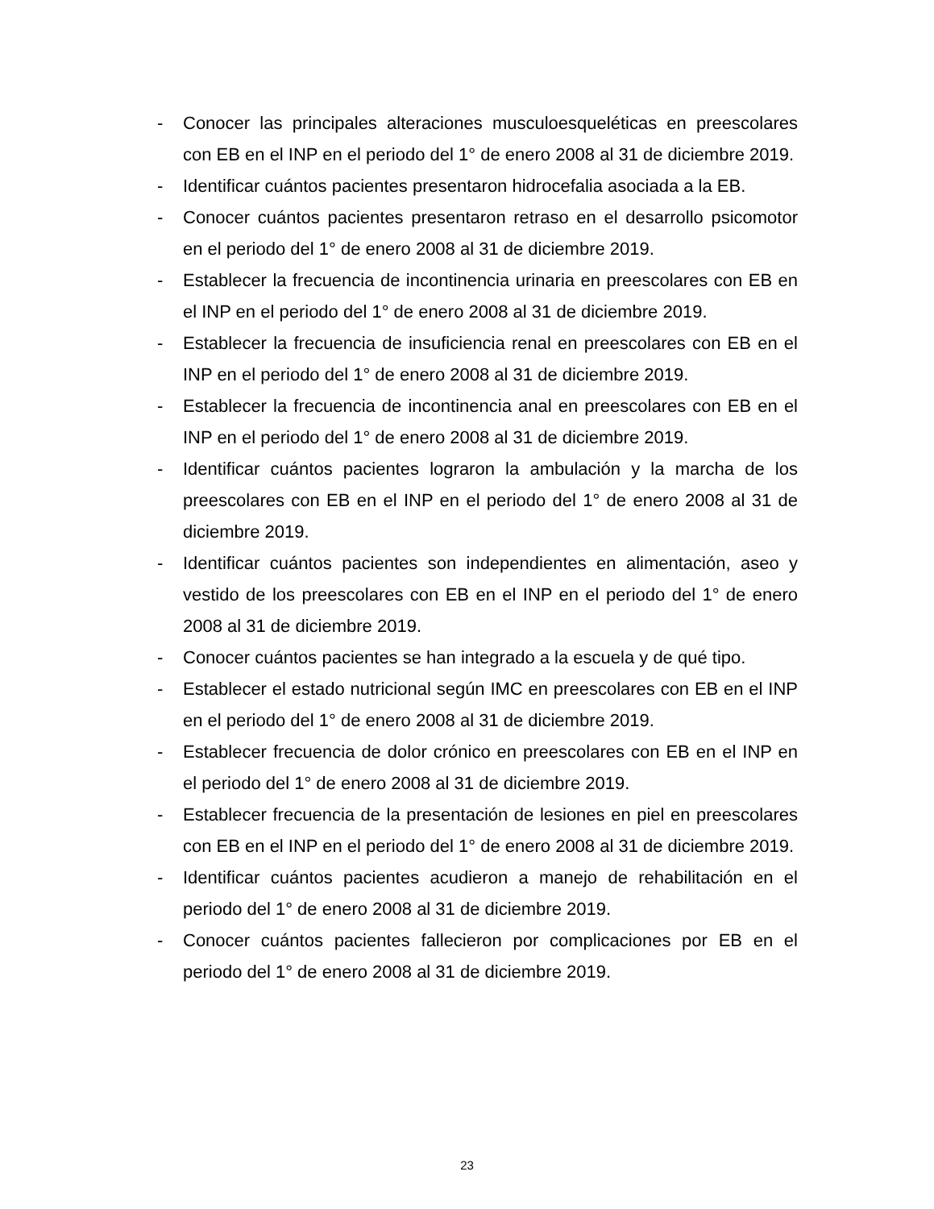- Conocer las principales alteraciones musculoesqueléticas en preescolares con EB en el INP en el periodo del 1° de enero 2008 al 31 de diciembre 2019.
- Identificar cuántos pacientes presentaron hidrocefalia asociada a la EB.
- Conocer cuántos pacientes presentaron retraso en el desarrollo psicomotor en el periodo del 1° de enero 2008 al 31 de diciembre 2019.
- Establecer la frecuencia de incontinencia urinaria en preescolares con EB en el INP en el periodo del 1° de enero 2008 al 31 de diciembre 2019.
- Establecer la frecuencia de insuficiencia renal en preescolares con EB en el INP en el periodo del 1° de enero 2008 al 31 de diciembre 2019.
- Establecer la frecuencia de incontinencia anal en preescolares con EB en el INP en el periodo del 1° de enero 2008 al 31 de diciembre 2019.
- Identificar cuántos pacientes lograron la ambulación y la marcha de los preescolares con EB en el INP en el periodo del 1° de enero 2008 al 31 de diciembre 2019.
- Identificar cuántos pacientes son independientes en alimentación, aseo y vestido de los preescolares con EB en el INP en el periodo del 1° de enero 2008 al 31 de diciembre 2019.
- Conocer cuántos pacientes se han integrado a la escuela y de qué tipo.
- Establecer el estado nutricional según IMC en preescolares con EB en el INP en el periodo del 1° de enero 2008 al 31 de diciembre 2019.
- Establecer frecuencia de dolor crónico en preescolares con EB en el INP en el periodo del 1° de enero 2008 al 31 de diciembre 2019.
- Establecer frecuencia de la presentación de lesiones en piel en preescolares con EB en el INP en el periodo del 1° de enero 2008 al 31 de diciembre 2019.
- Identificar cuántos pacientes acudieron a manejo de rehabilitación en el periodo del 1° de enero 2008 al 31 de diciembre 2019.
- Conocer cuántos pacientes fallecieron por complicaciones por EB en el periodo del 1° de enero 2008 al 31 de diciembre 2019.
23